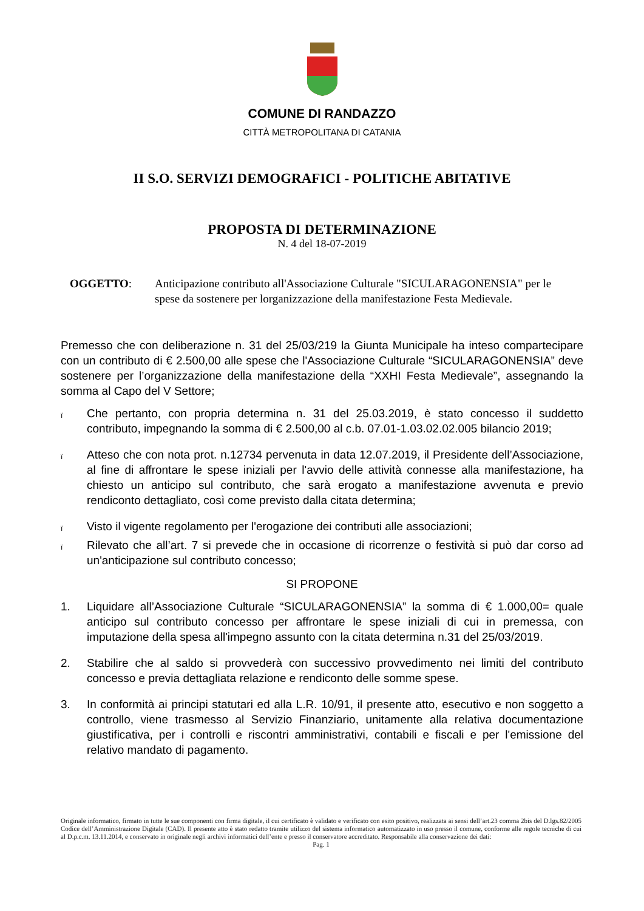COMUNE DI RANDAZZO
CITTÀ METROPOLITANA DI CATANIA
II S.O. SERVIZI DEMOGRAFICI - POLITICHE ABITATIVE
PROPOSTA DI DETERMINAZIONE
N. 4 del 18-07-2019
OGGETTO: Anticipazione contributo all'Associazione Culturale "SICULARAGONENSIA" per le spese da sostenere per lorganizzazione della manifestazione Festa Medievale.
Premesso che con deliberazione n. 31 del 25/03/219 la Giunta Municipale ha inteso compartecipare con un contributo di € 2.500,00 alle spese che l'Associazione Culturale “SICULARAGONENSIA” deve sostenere per l’organizzazione della manifestazione della “XXHI Festa Medievale”, assegnando la somma al Capo del V Settore;
ï
Che pertanto, con propria determina n. 31 del 25.03.2019, è stato concesso il suddetto contributo, impegnando la somma di € 2.500,00 al c.b. 07.01-1.03.02.02.005 bilancio 2019;
ï
Atteso che con nota prot. n.12734 pervenuta in data 12.07.2019, il Presidente dell’Associazione, al fine di affrontare le spese iniziali per l'avvio delle attività connesse alla manifestazione, ha chiesto un anticipo sul contributo, che sarà erogato a manifestazione avvenuta e previo rendiconto dettagliato, così come previsto dalla citata determina;
ï
Visto il vigente regolamento per l'erogazione dei contributi alle associazioni;
ï
Rilevato che all’art. 7 si prevede che in occasione di ricorrenze o festività si può dar corso ad un'anticipazione sul contributo concesso;
SI PROPONE
1. Liquidare all’Associazione Culturale “SICULARAGONENSIA” la somma di € 1.000,00= quale anticipo sul contributo concesso per affrontare le spese iniziali di cui in premessa, con imputazione della spesa all'impegno assunto con la citata determina n.31 del 25/03/2019.
2. Stabilire che al saldo si provvederà con successivo provvedimento nei limiti del contributo concesso e previa dettagliata relazione e rendiconto delle somme spese.
3. In conformità ai principi statutari ed alla L.R. 10/91, il presente atto, esecutivo e non soggetto a controllo, viene trasmesso al Servizio Finanziario, unitamente alla relativa documentazione giustificativa, per i controlli e riscontri amministrativi, contabili e fiscali e per l'emissione del relativo mandato di pagamento.
Originale informatico, firmato in tutte le sue componenti con firma digitale, il cui certificato è validato e verificato con esito positivo, realizzata ai sensi dell’art.23 comma 2bis del D.lgs.82/2005 Codice dell’Amministrazione Digitale (CAD). Il presente atto è stato redatto tramite utilizzo del sistema informatico automatizzato in uso presso il comune, conforme alle regole tecniche di cui al D.p.c.m. 13.11.2014, e conservato in originale negli archivi informatici dell’ente e presso il conservatore accreditato. Responsabile alla conservazione dei dati:
Pag. 1